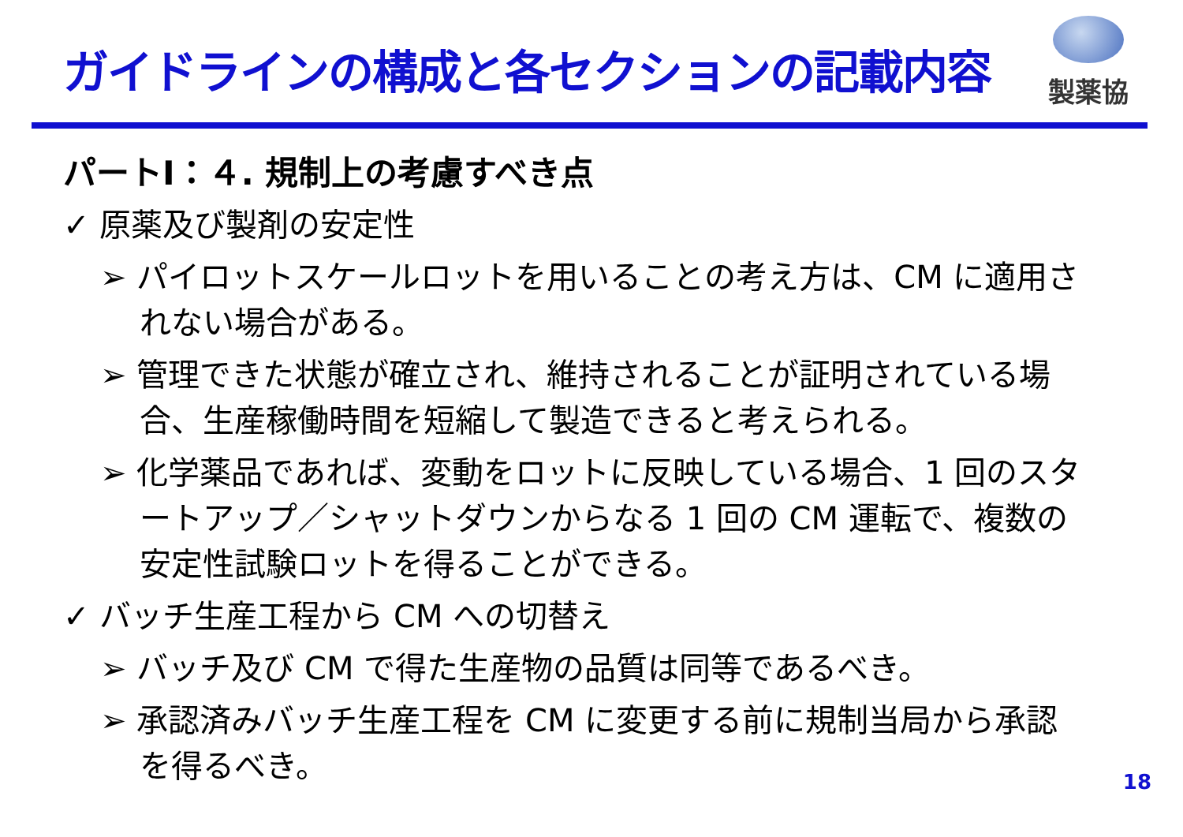ガイドラインの構成と各セクションの記載内容
製薬協
パートⅠ：４. 規制上の考慮すべき点
✓ 原薬及び製剤の安定性
➢ パイロットスケールロットを用いることの考え方は、CM に適用されない場合がある。
➢ 管理できた状態が確立され、維持されることが証明されている場合、生産稼働時間を短縮して製造できると考えられる。
➢ 化学薬品であれば、変動をロットに反映している場合、1 回のスタートアップ／シャットダウンからなる 1 回の CM 運転で、複数の安定性試験ロットを得ることができる。
✓ バッチ生産工程から CM への切替え
➢ バッチ及び CM で得た生産物の品質は同等であるべき。
➢ 承認済みバッチ生産工程を CM に変更する前に規制当局から承認を得るべき。
18